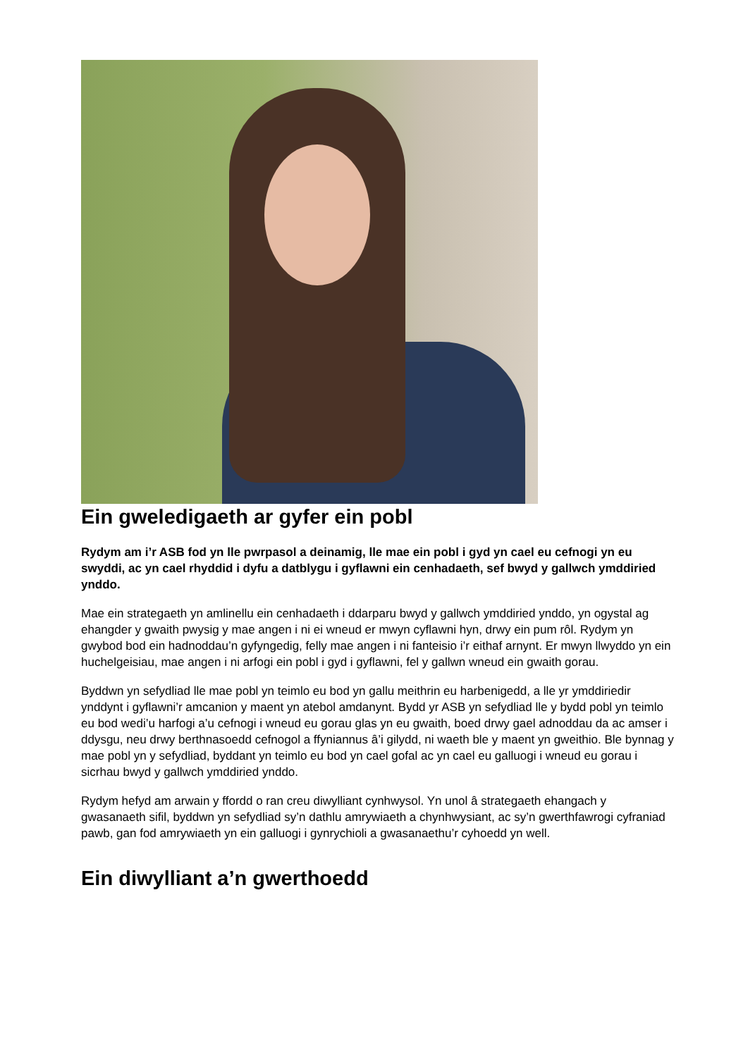Ein gweledigaeth ar gyfer ein pobl
Rydym am i’r ASB fod yn lle pwrpasol a deinamig, lle mae ein pobl i gyd yn cael eu cefnogi yn eu swyddi, ac yn cael rhyddid i dyfu a datblygu i gyflawni ein cenhadaeth, sef bwyd y gallwch ymddiried ynddo.
Mae ein strategaeth yn amlinellu ein cenhadaeth i ddarparu bwyd y gallwch ymddiried ynddo, yn ogystal ag ehangder y gwaith pwysig y mae angen i ni ei wneud er mwyn cyflawni hyn, drwy ein pum rôl. Rydym yn gwybod bod ein hadnoddau’n gyfyngedig, felly mae angen i ni fanteisio i’r eithaf arnynt. Er mwyn llwyddo yn ein huchelgeisiau, mae angen i ni arfogi ein pobl i gyd i gyflawni, fel y gallwn wneud ein gwaith gorau.
Byddwn yn sefydliad lle mae pobl yn teimlo eu bod yn gallu meithrin eu harbenigedd, a lle yr ymddiriedir ynddynt i gyflawni’r amcanion y maent yn atebol amdanynt. Bydd yr ASB yn sefydliad lle y bydd pobl yn teimlo eu bod wedi’u harfogi a’u cefnogi i wneud eu gorau glas yn eu gwaith, boed drwy gael adnoddau da ac amser i ddysgu, neu drwy berthnasoedd cefnogol a ffyniannus â’i gilydd, ni waeth ble y maent yn gweithio. Ble bynnag y mae pobl yn y sefydliad, byddant yn teimlo eu bod yn cael gofal ac yn cael eu galluogi i wneud eu gorau i sicrhau bwyd y gallwch ymddiried ynddo.
Rydym hefyd am arwain y ffordd o ran creu diwylliant cynhwysol. Yn unol â strategaeth ehangach y gwasanaeth sifil, byddwn yn sefydliad sy’n dathlu amrywiaeth a chynhwysiant, ac sy’n gwerthfawrogi cyfraniad pawb, gan fod amrywiaeth yn ein galluogi i gynrychioli a gwasanaethu’r cyhoedd yn well.
Ein diwylliant a’n gwerthoedd